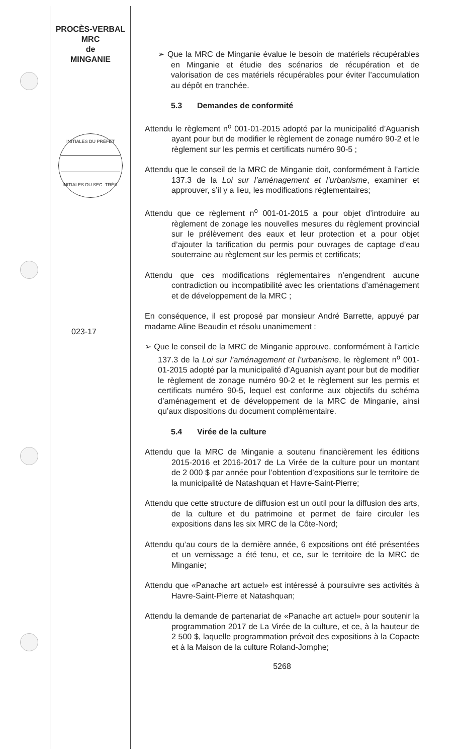PROCÈS-VERBAL
MRC
de
MINGANIE
INITIALES DU PRÉFET
INITIALES DU SEC.-TRÉS.
023-17
➢ Que la MRC de Minganie évalue le besoin de matériels récupérables en Minganie et étudie des scénarios de récupération et de valorisation de ces matériels récupérables pour éviter l’accumulation au dépôt en tranchée.
5.3 Demandes de conformité
Attendu le règlement n<sup>o</sup> 001-01-2015 adopté par la municipalité d’Aguanish ayant pour but de modifier le règlement de zonage numéro 90-2 et le règlement sur les permis et certificats numéro 90-5 ;
Attendu que le conseil de la MRC de Minganie doit, conformément à l’article 137.3 de la Loi sur l’aménagement et l’urbanisme, examiner et approuver, s’il y a lieu, les modifications réglementaires;
Attendu que ce règlement n<sup>o</sup> 001-01-2015 a pour objet d’introduire au règlement de zonage les nouvelles mesures du règlement provincial sur le prélèvement des eaux et leur protection et a pour objet d’ajouter la tarification du permis pour ouvrages de captage d’eau souterraine au règlement sur les permis et certificats;
Attendu que ces modifications réglementaires n’engendrent aucune contradiction ou incompatibilité avec les orientations d’aménagement et de développement de la MRC ;
En conséquence, il est proposé par monsieur André Barrette, appuyé par madame Aline Beaudin et résolu unanimement :
➢ Que le conseil de la MRC de Minganie approuve, conformément à l’article 137.3 de la Loi sur l’aménagement et l’urbanisme, le règlement n<sup>o</sup> 001-01-2015 adopté par la municipalité d’Aguanish ayant pour but de modifier le règlement de zonage numéro 90-2 et le règlement sur les permis et certificats numéro 90-5, lequel est conforme aux objectifs du schéma d’aménagement et de développement de la MRC de Minganie, ainsi qu’aux dispositions du document complémentaire.
5.4 Virée de la culture
Attendu que la MRC de Minganie a soutenu financièrement les éditions 2015-2016 et 2016-2017 de La Virée de la culture pour un montant de 2 000 $ par année pour l’obtention d’expositions sur le territoire de la municipalité de Natashquan et Havre-Saint-Pierre;
Attendu que cette structure de diffusion est un outil pour la diffusion des arts, de la culture et du patrimoine et permet de faire circuler les expositions dans les six MRC de la Côte-Nord;
Attendu qu’au cours de la dernière année, 6 expositions ont été présentées et un vernissage a été tenu, et ce, sur le territoire de la MRC de Minganie;
Attendu que «Panache art actuel» est intéressé à poursuivre ses activités à Havre-Saint-Pierre et Natashquan;
Attendu la demande de partenariat de «Panache art actuel» pour soutenir la programmation 2017 de La Virée de la culture, et ce, à la hauteur de 2 500 $, laquelle programmation prévoit des expositions à la Copacte et à la Maison de la culture Roland-Jomphe;
5268